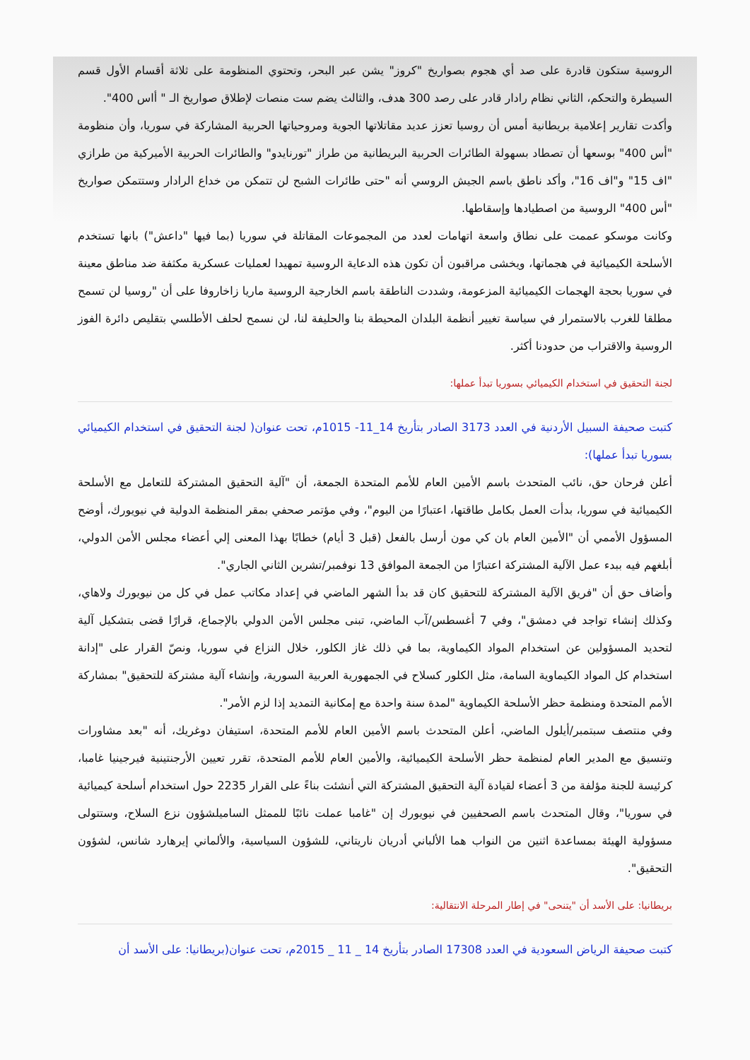الروسية ستكون قادرة على صد أي هجوم بصواريخ "كروز" يشن عبر البحر، وتحتوي المنظومة على ثلاثة أقسام الأول قسم السيطرة والتحكم، الثاني نظام رادار قادر على رصد 300 هدف، والثالث يضم ست منصات لإطلاق صواريخ الـ " أاس 400".
وأكدت تقارير إعلامية بريطانية أمس أن روسيا تعزز عديد مقاتلاتها الجوية ومروحياتها الحربية المشاركة في سوريا، وأن منظومة "أس 400" بوسعها أن تصطاد بسهولة الطائرات الحربية البريطانية من طراز "تورنايدو" والطائرات الحربية الأميركية من طرازي "اف 15" و"اف 16"، وأكد ناطق باسم الجيش الروسي أنه "حتى طائرات الشبح لن تتمكن من خداع الرادار وستتمكن صواريخ "أس 400" الروسية من اصطيادها وإسقاطها.
وكانت موسكو عممت على نطاق واسعة اتهامات لعدد من المجموعات المقاتلة في سوريا (بما فيها "داعش") بانها تستخدم الأسلحة الكيميائية في هجماتها، ويخشى مراقبون أن تكون هذه الدعاية الروسية تمهيدا لعمليات عسكرية مكثفة ضد مناطق معينة في سوريا بحجة الهجمات الكيميائية المزعومة، وشددت الناطقة باسم الخارجية الروسية ماريا زاخاروفا على أن "روسيا لن تسمح مطلقا للغرب بالاستمرار في سياسة تغيير أنظمة البلدان المحيطة بنا والحليفة لنا، لن نسمح لحلف الأطلسي بتقليص دائرة الفوز الروسية والاقتراب من حدودنا أكثر.
لجنة التحقيق في استخدام الكيميائي بسوريا تبدأ عملها:
كتبت صحيفة السبيل الأردنية في العدد 3173 الصادر بتأريخ 14_11- 1015م، تحت عنوان( لجنة التحقيق في استخدام الكيميائي بسوريا تبدأ عملها):
أعلن فرحان حق، نائب المتحدث باسم الأمين العام للأمم المتحدة الجمعة، أن "آلية التحقيق المشتركة للتعامل مع الأسلحة الكيميائية في سوريا، بدأت العمل بكامل طاقتها، اعتبارًا من اليوم"، وفي مؤتمر صحفي بمقر المنظمة الدولية في نيويورك، أوضح المسؤول الأممي أن "الأمين العام بان كي مون أرسل بالفعل (قبل 3 أيام) خطابًا بهذا المعنى إلي أعضاء مجلس الأمن الدولي، أبلغهم فيه ببدء عمل الآلية المشتركة اعتبارًا من الجمعة الموافق 13 نوفمبر/تشرين الثاني الجاري".
وأضاف حق أن "فريق الآلية المشتركة للتحقيق كان قد بدأ الشهر الماضي في إعداد مكاتب عمل في كل من نيويورك ولاهاي، وكذلك إنشاء تواجد في دمشق"، وفي 7 أغسطس/آب الماضي، تبنى مجلس الأمن الدولي بالإجماع، قرارًا قضى بتشكيل آلية لتحديد المسؤولين عن استخدام المواد الكيماوية، بما في ذلك غاز الكلور، خلال النزاع في سوريا، ونصّ القرار على "إدانة استخدام كل المواد الكيماوية السامة، مثل الكلور كسلاح في الجمهورية العربية السورية، وإنشاء آلية مشتركة للتحقيق" بمشاركة الأمم المتحدة ومنظمة حظر الأسلحة الكيماوية "لمدة سنة واحدة مع إمكانية التمديد إذا لزم الأمر".
وفي منتصف سبتمبر/أيلول الماضي، أعلن المتحدث باسم الأمين العام للأمم المتحدة، استيفان دوغريك، أنه "بعد مشاورات وتنسيق مع المدير العام لمنظمة حظر الأسلحة الكيميائية، والأمين العام للأمم المتحدة، تقرر تعيين الأرجنتينية فيرجينيا غامبا، كرئيسة للجنة مؤلفة من 3 أعضاء لقيادة آلية التحقيق المشتركة التي أنشئت بناءً على القرار 2235 حول استخدام أسلحة كيميائية في سوريا"، وقال المتحدث باسم الصحفيين في نيويورك إن "غامبا عملت نائبًا للممثل الساميلشؤون نزع السلاح، وستتولى مسؤولية الهيئة بمساعدة اثنين من النواب هما الألباني أدريان ناريتاني، للشؤون السياسية، والألماني إيرهارد شانس، لشؤون التحقيق".
بريطانيا: على الأسد أن "يتنحى" في إطار المرحلة الانتقالية:
كتبت صحيفة الرياض السعودية في العدد 17308 الصادر بتأريخ 14 _ 11 _ 2015م، تحت عنوان(بريطانيا: على الأسد أن